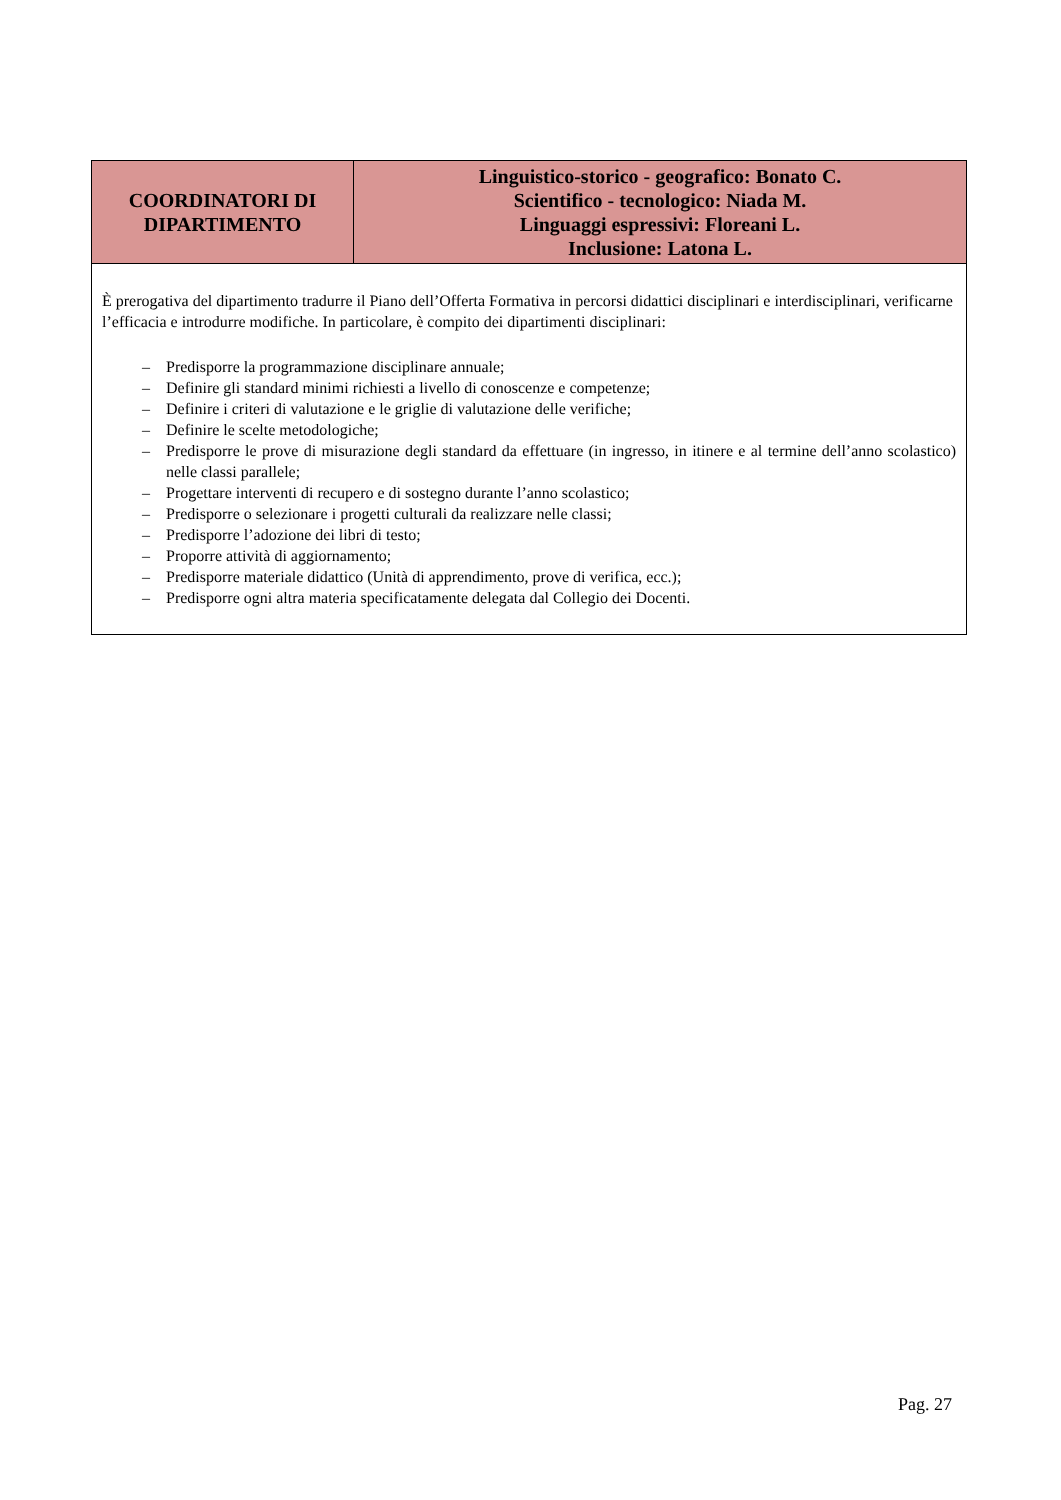| COORDINATORI DI DIPARTIMENTO | Linguistico-storico - geografico: Bonato C. Scientifico - tecnologico: Niada M. Linguaggi espressivi: Floreani L. Inclusione: Latona L. |
| È prerogativa del dipartimento tradurre il Piano dell’Offerta Formativa in percorsi didattici disciplinari e interdisciplinari, verificarne l’efficacia e introdurre modifiche. In particolare, è compito dei dipartimenti disciplinari: – Predisporre la programmazione disciplinare annuale; – Definire gli standard minimi richiesti a livello di conoscenze e competenze; – Definire i criteri di valutazione e le griglie di valutazione delle verifiche; – Definire le scelte metodologiche; – Predisporre le prove di misurazione degli standard da effettuare (in ingresso, in itinere e al termine dell’anno scolastico) nelle classi parallele; – Progettare interventi di recupero e di sostegno durante l’anno scolastico; – Predisporre o selezionare i progetti culturali da realizzare nelle classi; – Predisporre l’adozione dei libri di testo; – Proporre attività di aggiornamento; – Predisporre materiale didattico (Unità di apprendimento, prove di verifica, ecc.); – Predisporre ogni altra materia specificatamente delegata dal Collegio dei Docenti. | |
Pag. 27